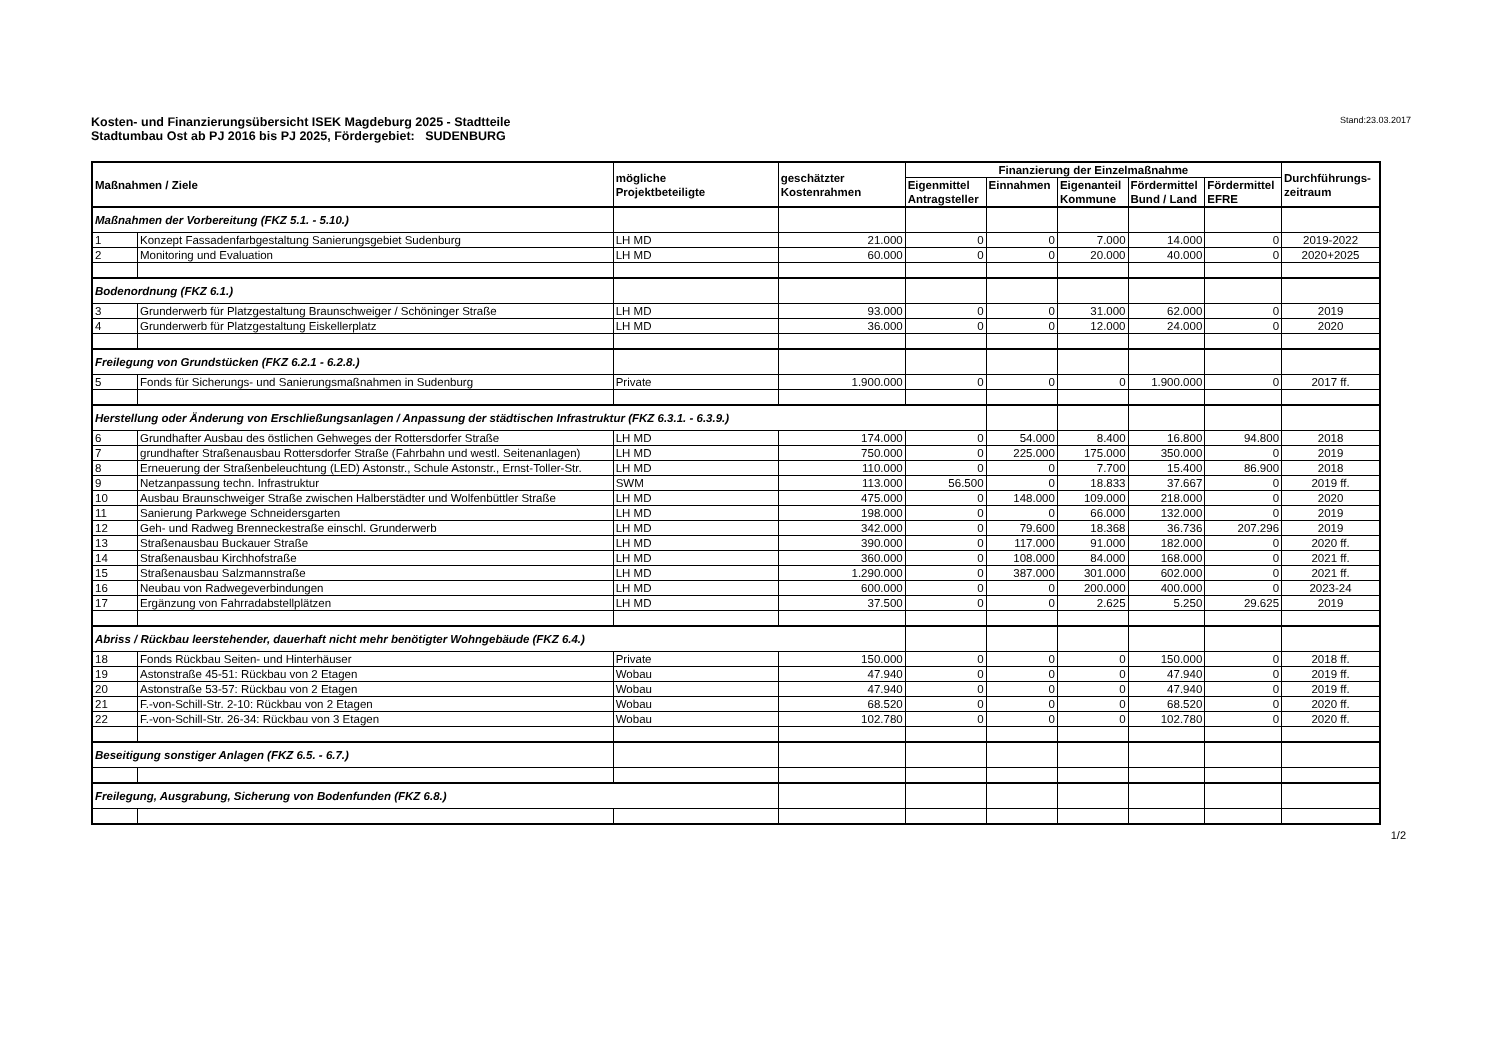Kosten- und Finanzierungsübersicht ISEK Magdeburg 2025 - Stadtteile
Stadtumbau Ost ab PJ 2016 bis PJ 2025, Fördergebiet: SUDENBURG
Stand:23.03.2017
| Maßnahmen / Ziele | | mögliche Projektbeteiligte | geschätzter Kostenrahmen | Finanzierung der Einzelmaßnahme | | | | | Durchführungs- zeitraum |
| --- | --- | --- | --- | --- | --- | --- | --- | --- | --- |
| | | | | Eigenmittel Antragsteller | Einnahmen | Eigenanteil Kommune | Fördermittel Bund / Land | Fördermittel EFRE | |
| Maßnahmen der Vorbereitung (FKZ 5.1. - 5.10.) | | | | | | | | | |
| 1 | Konzept Fassadenfarbgestaltung Sanierungsgebiet Sudenburg | LH MD | 21.000 | 0 | 0 | 7.000 | 14.000 | 0 | 2019-2022 |
| 2 | Monitoring und Evaluation | LH MD | 60.000 | 0 | 0 | 20.000 | 40.000 | 0 | 2020+2025 |
| Bodenordnung (FKZ 6.1.) | | | | | | | | | |
| 3 | Grunderwerb für Platzgestaltung Braunschweiger / Schöninger Straße | LH MD | 93.000 | 0 | 0 | 31.000 | 62.000 | 0 | 2019 |
| 4 | Grunderwerb für Platzgestaltung Eiskellerplatz | LH MD | 36.000 | 0 | 0 | 12.000 | 24.000 | 0 | 2020 |
| Freilegung von Grundstücken (FKZ 6.2.1 - 6.2.8.) | | | | | | | | | |
| 5 | Fonds für Sicherungs- und Sanierungsmaßnahmen in Sudenburg | Private | 1.900.000 | 0 | 0 | 0 | 1.900.000 | 0 | 2017 ff. |
| Herstellung oder Änderung von Erschließungsanlagen / Anpassung der städtischen Infrastruktur (FKZ 6.3.1. - 6.3.9.) | | | | | | | | | |
| 6 | Grundhafter Ausbau des östlichen Gehweges der Rottersdorfer Straße | LH MD | 174.000 | 0 | 54.000 | 8.400 | 16.800 | 94.800 | 2018 |
| 7 | grundhafter Straßenausbau Rottersdorfer Straße (Fahrbahn und westl. Seitenanlagen) | LH MD | 750.000 | 0 | 225.000 | 175.000 | 350.000 | 0 | 2019 |
| 8 | Erneuerung der Straßenbeleuchtung (LED) Astonstr., Schule Astonstr., Ernst-Toller-Str. | LH MD | 110.000 | 0 | 0 | 7.700 | 15.400 | 86.900 | 2018 |
| 9 | Netzanpassung techn. Infrastruktur | SWM | 113.000 | 56.500 | 0 | 18.833 | 37.667 | 0 | 2019 ff. |
| 10 | Ausbau Braunschweiger Straße zwischen Halberstädter und Wolfenbüttler Straße | LH MD | 475.000 | 0 | 148.000 | 109.000 | 218.000 | 0 | 2020 |
| 11 | Sanierung Parkwege Schneidersgarten | LH MD | 198.000 | 0 | 0 | 66.000 | 132.000 | 0 | 2019 |
| 12 | Geh- und Radweg Brenneckestraße einschl. Grunderwerb | LH MD | 342.000 | 0 | 79.600 | 18.368 | 36.736 | 207.296 | 2019 |
| 13 | Straßenausbau Buckauer Straße | LH MD | 390.000 | 0 | 117.000 | 91.000 | 182.000 | 0 | 2020 ff. |
| 14 | Straßenausbau Kirchhofstraße | LH MD | 360.000 | 0 | 108.000 | 84.000 | 168.000 | 0 | 2021 ff. |
| 15 | Straßenausbau Salzmannstraße | LH MD | 1.290.000 | 0 | 387.000 | 301.000 | 602.000 | 0 | 2021 ff. |
| 16 | Neubau von Radwegeverbindungen | LH MD | 600.000 | 0 | 0 | 200.000 | 400.000 | 0 | 2023-24 |
| 17 | Ergänzung von Fahrradabstellplätzen | LH MD | 37.500 | 0 | 0 | 2.625 | 5.250 | 29.625 | 2019 |
| Abriss / Rückbau leerstehender, dauerhaft nicht mehr benötigter Wohngebäude (FKZ 6.4.) | | | | | | | | | |
| 18 | Fonds Rückbau Seiten- und Hinterhäuser | Private | 150.000 | 0 | 0 | 0 | 150.000 | 0 | 2018 ff. |
| 19 | Astonstraße 45-51: Rückbau von 2 Etagen | Wobau | 47.940 | 0 | 0 | 0 | 47.940 | 0 | 2019 ff. |
| 20 | Astonstraße 53-57: Rückbau von 2 Etagen | Wobau | 47.940 | 0 | 0 | 0 | 47.940 | 0 | 2019 ff. |
| 21 | F.-von-Schill-Str. 2-10: Rückbau von 2 Etagen | Wobau | 68.520 | 0 | 0 | 0 | 68.520 | 0 | 2020 ff. |
| 22 | F.-von-Schill-Str. 26-34: Rückbau von 3 Etagen | Wobau | 102.780 | 0 | 0 | 0 | 102.780 | 0 | 2020 ff. |
| Beseitigung sonstiger Anlagen (FKZ 6.5. - 6.7.) | | | | | | | | | |
| Freilegung, Ausgrabung, Sicherung von Bodenfunden (FKZ 6.8.) | | | | | | | | | |
1/2